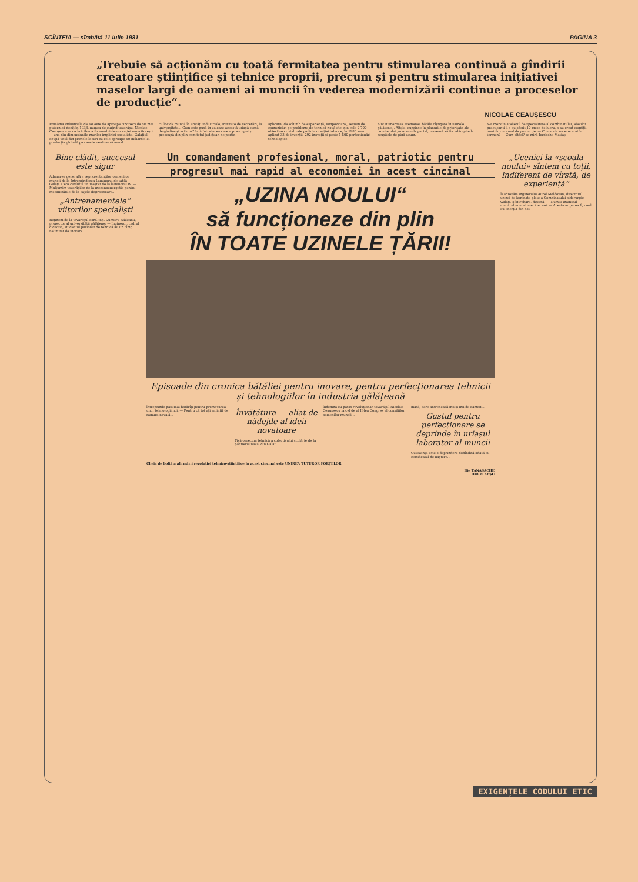SCÎNTEIA — sîmbătă 11 iulie 1981 PAGINA 3
„Trebuie să acționăm cu toată fermitatea pentru stimularea continuă a gîndirii creatoare științifice și tehnice proprii, precum și pentru stimularea inițiativei maselor largi de oameni ai muncii în vederea modernizării continue a proceselor de producție“.
NICOLAE CEAUȘESCU
România industrială de azi este de aproape cincizeci de ori mai puternică decît în 1938, numea de curînd tovarășul Nicolae Ceaușescu — de la tribuna forumului democrației muncitorești — una din dimensiunile marilor împliniri socialiste. Galațiul ocupă unul din primele locuri cu cele aproape 50 miliarde lei producție globală pe care le realizează anual.
cu loc de muncă în unități industriale, institute de cercetări, la universitate... Cum este pusă în valoare această uriașă sursă de gîndire și acțiune? Iată întrebarea care a preocupat și preocupă din plin comitetul județean de partid.
aplicativ, de schimb de experiență, simpozioane, sesiuni de comunicări pe probleme de tehnică nouă etc. din cele 2 700 obiective cristalizate pe linia creației tehnice, în 1980 s-au aplicat 33 de invenții, 292 inovații și peste 1 500 perfecționări tehnologice.
Sînt numeroase asemenea bătălii cîștigate în uzinele gălățene... Altele, cuprinse în planurile de prioritate ale comitetului județean de partid, urmează să fie adăugate la reușitele de pînă acum.
S-a mers în atelierul de specialitate al combinatului, elevilor practicanți li s-au oferit 10 mese de lucru, s-au creat condiții unui flux normal de producție. — Comanda s-a executat în termen? — Cum altfel? se miră Iordache Matiaș.
Bine clădit, succesul este sigur
Adunarea generală a reprezentanților oamenilor muncii de la Întreprinderea Laminorul de tablă — Galați. Cere cuvîntul un meșter de la laminorul IV. — Mulțumim tovarășilor de la mecanoenergetic pentru mecanizările de la cajele degrosisoare...
„Antrenamentele“ viitorilor specialiști
Reținem de la tovarășul conf. ing. Dumitru Răileanu, prorector al universității gălățene: — Inginerul, cadrul didactic, studentul pasionat de tehnică au un cîmp nelimitat de inovare...
Un comandament profesional, moral, patriotic pentru
progresul mai rapid al economiei în acest cincinal
„UZINA NOULUI“
să funcționeze din plin
ÎN TOATE UZINELE ȚĂRII!
Episoade din cronica bătăliei pentru inovare, pentru perfecționarea tehnicii și tehnologiilor în industria gălățeană
întreprinde pași mai hotărîți pentru promovarea unor tehnologii noi. — Pentru că tot ați amintit de ramura navală...
Învățătura — aliat de nădejde al ideii novatoare
Fișă oarecum tehnică a colectivului sculărie de la Șantierul naval din Galați...
îndemna cu patos revoluționar tovarășul Nicolae Ceaușescu la cel de al II-lea Congres al consiliilor oamenilor muncii...
masă, care antrenează mii și mii de oameni...
Gustul pentru perfecționare se deprinde în uriașul laborator al muncii
Cutezanța este o deprindere dobîndită odată cu certificatul de naștere...
Cheia de boltă a afirmării revoluției tehnico-științifice în acest cincinal este UNIREA TUTUROR FORȚELOR.
Ilie TANASACHE
Dan PLAEȘU
„Ucenici la «școala noului» sîntem cu toții, indiferent de vîrstă, de experiență“
Îi adresăm inginerului Aurel Moldovan, directorul uzinei de laminate plate a Combinatului siderurgic Galați, o întrebare, directă: — Numiți inamicul numărul unu al unei idei noi. — Acesta ar putea fi, cred eu, inerția din noi.
EXIGENȚELE CODULUI ETIC